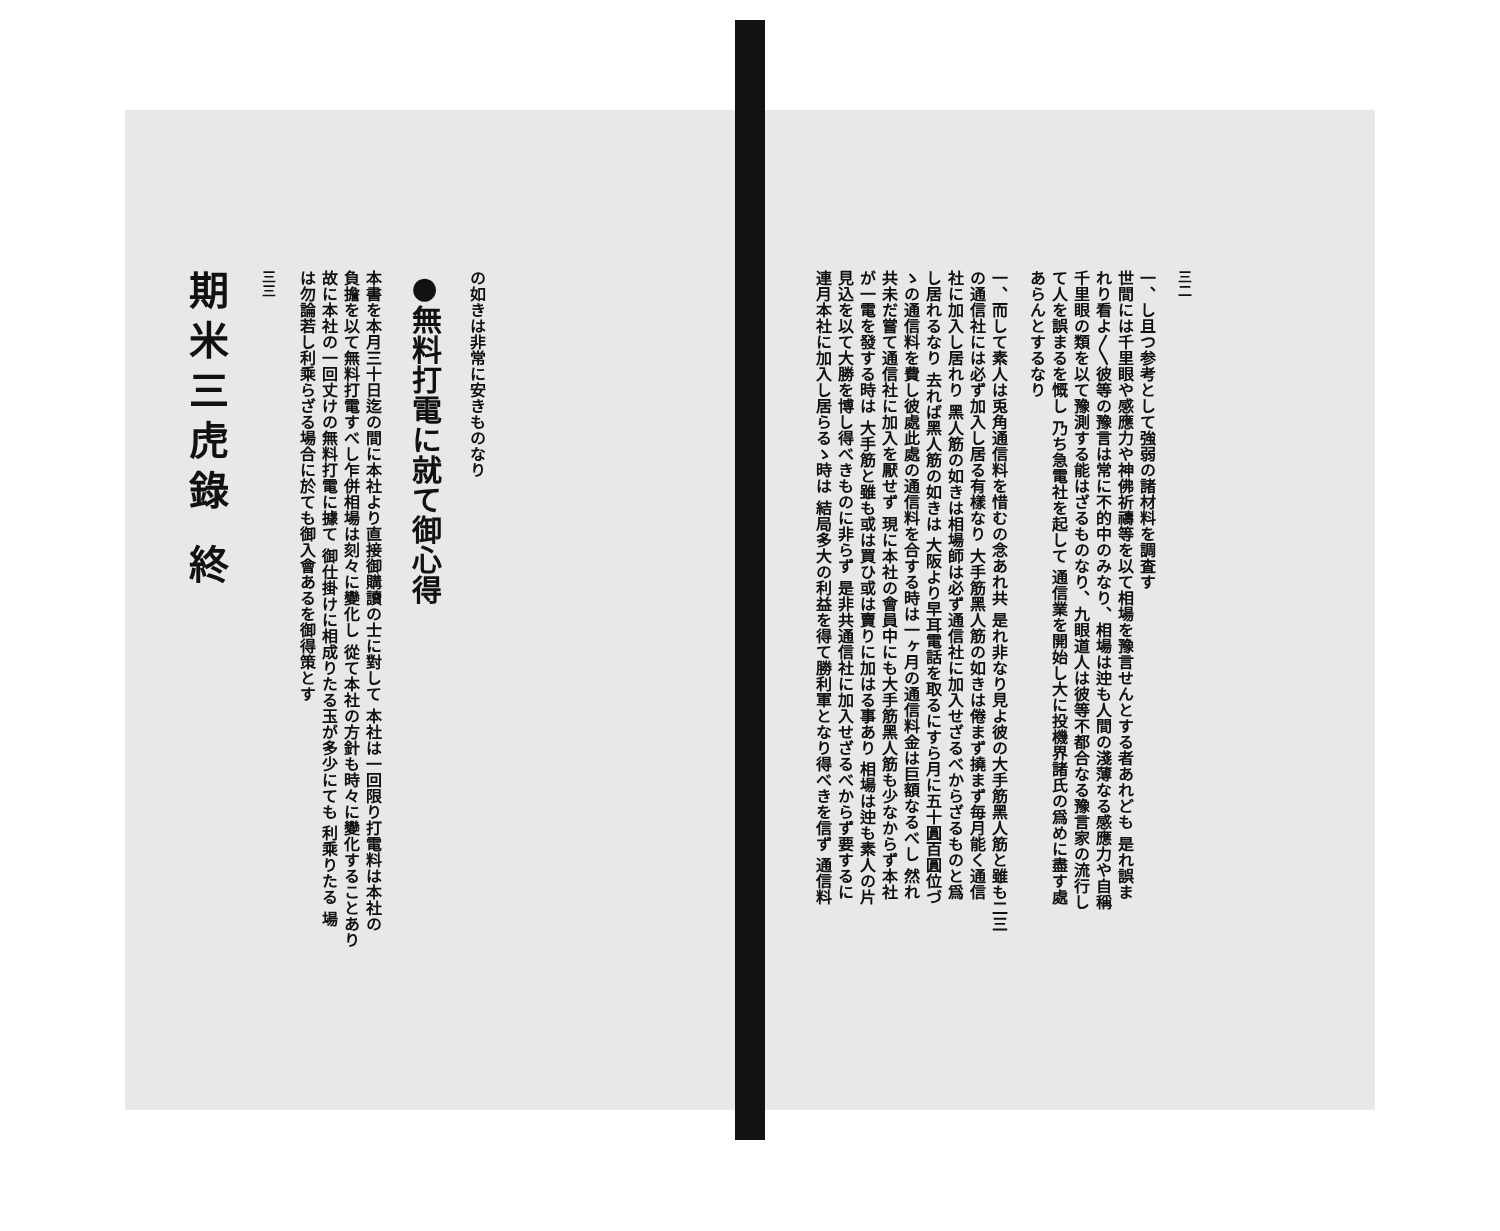三二
一、し且つ参考として強弱の諸材料を調査す
世間には千里眼や感應力や神佛祈禱等を以て相場を豫言せんとする者あれども 是れ誤ま
れり看よ〳〵彼等の豫言は常に不的中のみなり、相場は迚も人間の淺薄なる感應力や自稱
千里眼の類を以て豫測する能はざるものなり、九眼道人は彼等不都合なる豫言家の流行し
て人を誤まるを慨し 乃ち急電社を起して 通信業を開始し大に投機界諸氏の爲めに盡す處
あらんとするなり
一、而して素人は兎角通信料を惜むの念あれ共 是れ非なり見よ彼の大手筋黑人筋と雖も二三
の通信社には必ず加入し居る有樣なり 大手筋黑人筋の如きは倦まず撓まず毎月能く通信
社に加入し居れり 黑人筋の如きは相場師は必ず通信社に加入せざるべからざるものと爲
し居れるなり 去れば黑人筋の如きは 大阪より早耳電話を取るにすら月に五十圓百圓位づ
ゝの通信料を費し彼處此處の通信料を合する時は一ヶ月の通信料金は巨額なるべし 然れ
共未だ嘗て通信社に加入を厭せず 現に本社の會員中にも大手筋黑人筋も少なからず本社
が一電を發する時は 大手筋と雖も或は買ひ或は賣りに加はる事あり 相場は迚も素人の片
見込を以て大勝を博し得べきものに非らず 是非共通信社に加入せざるべからず要するに
連月本社に加入し居らるゝ時は 結局多大の利益を得て勝利軍となり得べきを信ず 通信料
の如きは非常に安きものなり
●無料打電に就て御心得
本書を本月三十日迄の間に本社より直接御購讀の士に對して 本社は一回限り打電料は本社の
負擔を以て無料打電すべし乍併相場は刻々に變化し 從て本社の方針も時々に變化することあり
故に本社の一回丈けの無料打電に據て 御仕掛けに相成りたる玉が多少にても 利乘りたる 場
は勿論若し利乘らざる場合に於ても御入會あるを御得策とす
三三
期米三虎錄 終